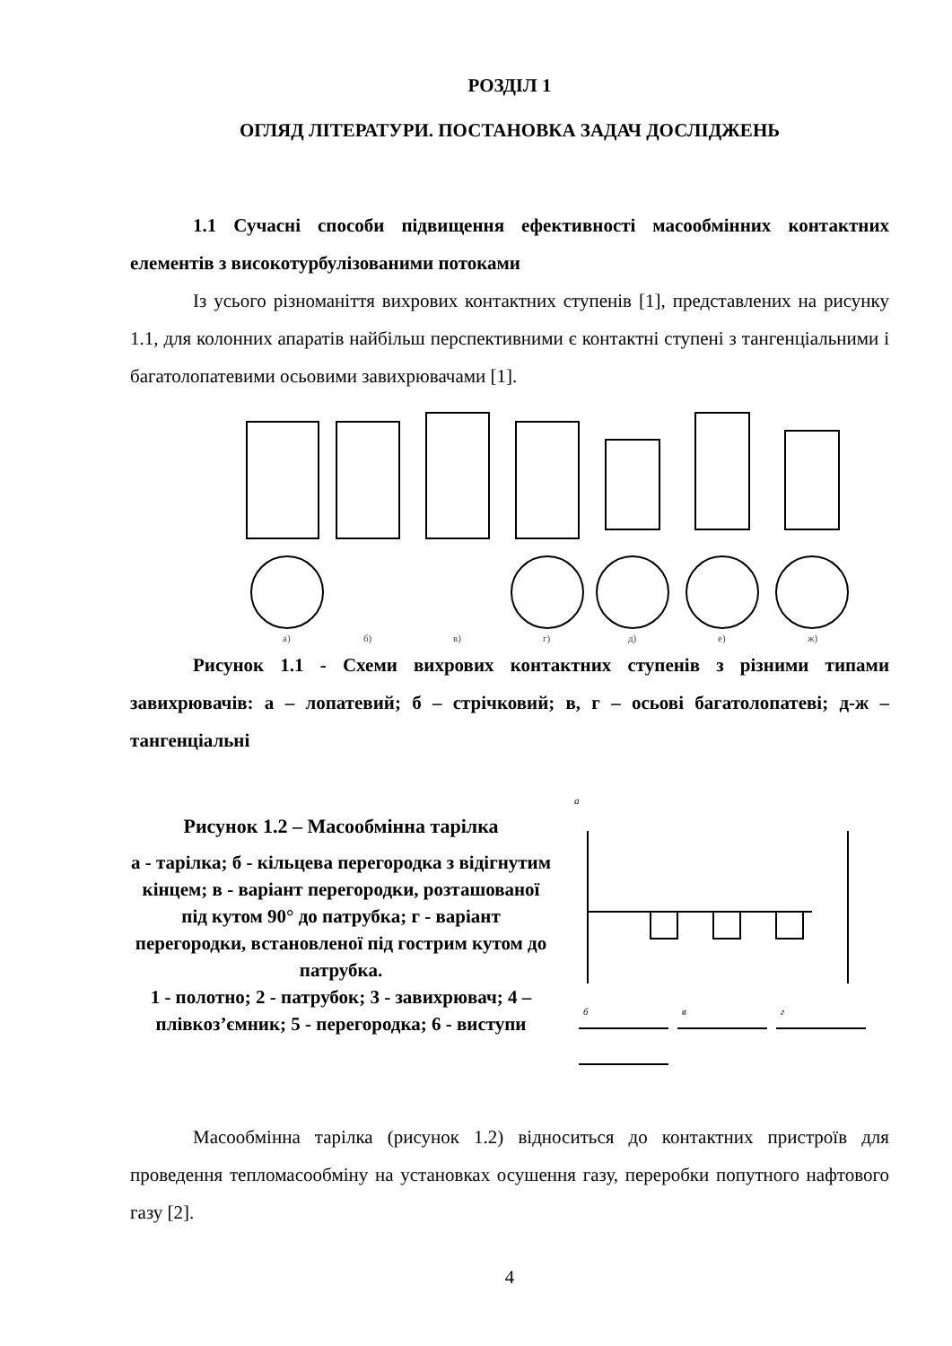РОЗДІЛ 1
ОГЛЯД ЛІТЕРАТУРИ. ПОСТАНОВКА ЗАДАЧ ДОСЛІДЖЕНЬ
1.1 Сучасні способи підвищення ефективності масообмінних контактних елементів з високотурбулізованими потоками
Із усього різноманіття вихрових контактних ступенів [1], представлених на рисунку 1.1, для колонних апаратів найбільш перспективними є контактні ступені з тангенціальними і багатолопатевими осьовими завихрювачами [1].
а)
б)
в)
г)
д)
е)
ж)
Рисунок 1.1 - Схеми вихрових контактних ступенів з різними типами завихрювачів: а – лопатевий; б – стрічковий; в, г – осьові багатолопатеві; д-ж – тангенціальні
Рисунок 1.2 – Масообмінна тарілка
а - тарілка; б - кільцева перегородка з відігнутим кінцем; в - варіант перегородки, розташованої під кутом 90° до патрубка; г - варіант перегородки, встановленої під гострим кутом до патрубка.
1 - полотно; 2 - патрубок; 3 - завихрювач; 4 – плівкоз’ємник; 5 - перегородка; 6 - виступи
а
б
в
г
Масообмінна тарілка (рисунок 1.2) відноситься до контактних пристроїв для проведення тепломасообміну на установках осушення газу, переробки попутного нафтового газу [2].
4